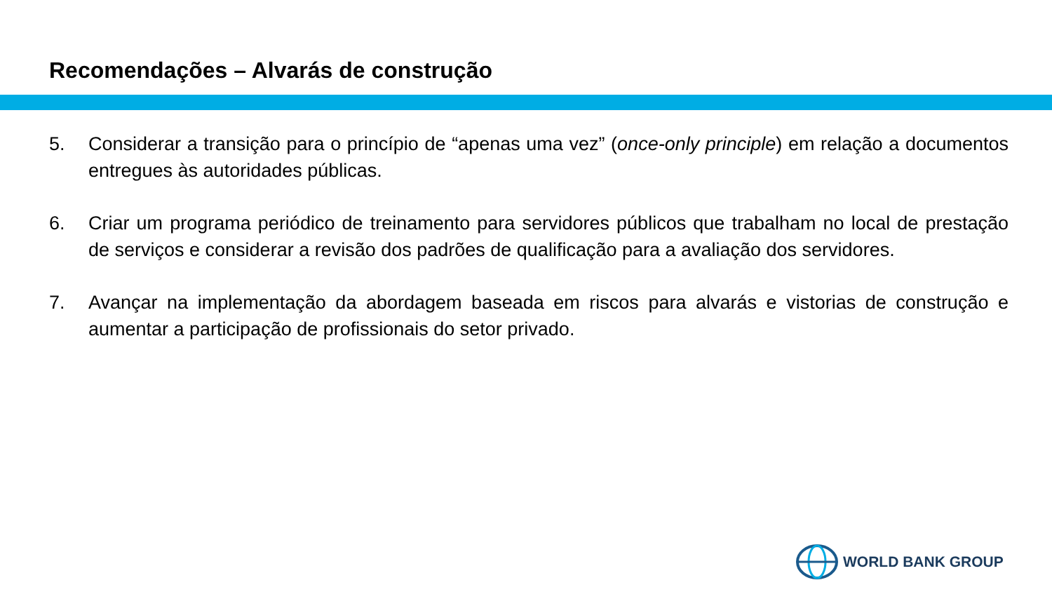Recomendações – Alvarás de construção
5. Considerar a transição para o princípio de “apenas uma vez” (once-only principle) em relação a documentos entregues às autoridades públicas.
6. Criar um programa periódico de treinamento para servidores públicos que trabalham no local de prestação de serviços e considerar a revisão dos padrões de qualificação para a avaliação dos servidores.
7. Avançar na implementação da abordagem baseada em riscos para alvarás e vistorias de construção e aumentar a participação de profissionais do setor privado.
WORLD BANK GROUP